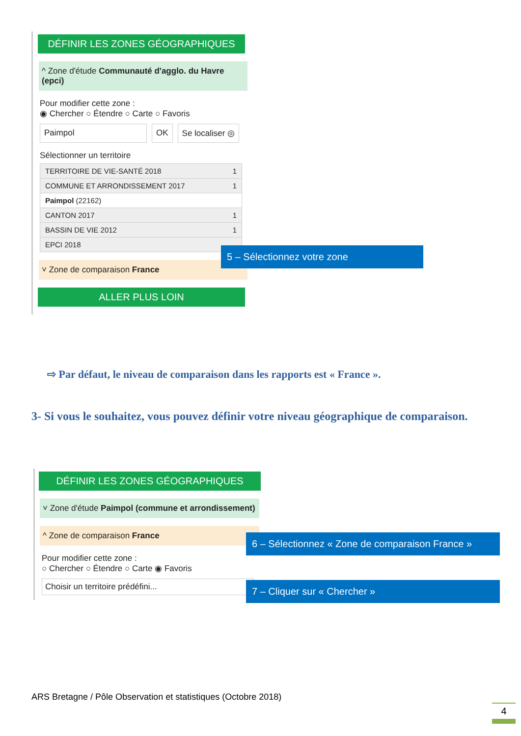DÉFINIR LES ZONES GÉOGRAPHIQUES
^ Zone d'étude Communauté d'agglo. du Havre (epci)
Pour modifier cette zone :
◉ Chercher ○ Étendre ○ Carte ○ Favoris
Paimpol OK Se localiser ◎
Sélectionner un territoire
TERRITOIRE DE VIE-SANTÉ 2018 1
COMMUNE ET ARRONDISSEMENT 2017 1
Paimpol (22162)
CANTON 2017 1
BASSIN DE VIE 2012 1
EPCI 2018
˅ Zone de comparaison France
ALLER PLUS LOIN
5 – Sélectionnez votre zone
⇨ Par défaut, le niveau de comparaison dans les rapports est « France ».
3- Si vous le souhaitez, vous pouvez définir votre niveau géographique de comparaison.
DÉFINIR LES ZONES GÉOGRAPHIQUES
˅ Zone d'étude Paimpol (commune et arrondissement)
^ Zone de comparaison France
Pour modifier cette zone :
○ Chercher ○ Étendre ○ Carte ◉ Favoris
Choisir un territoire prédéfini...
6 – Sélectionnez « Zone de comparaison France »
7 – Cliquer sur « Chercher »
ARS Bretagne / Pôle Observation et statistiques (Octobre 2018)
4